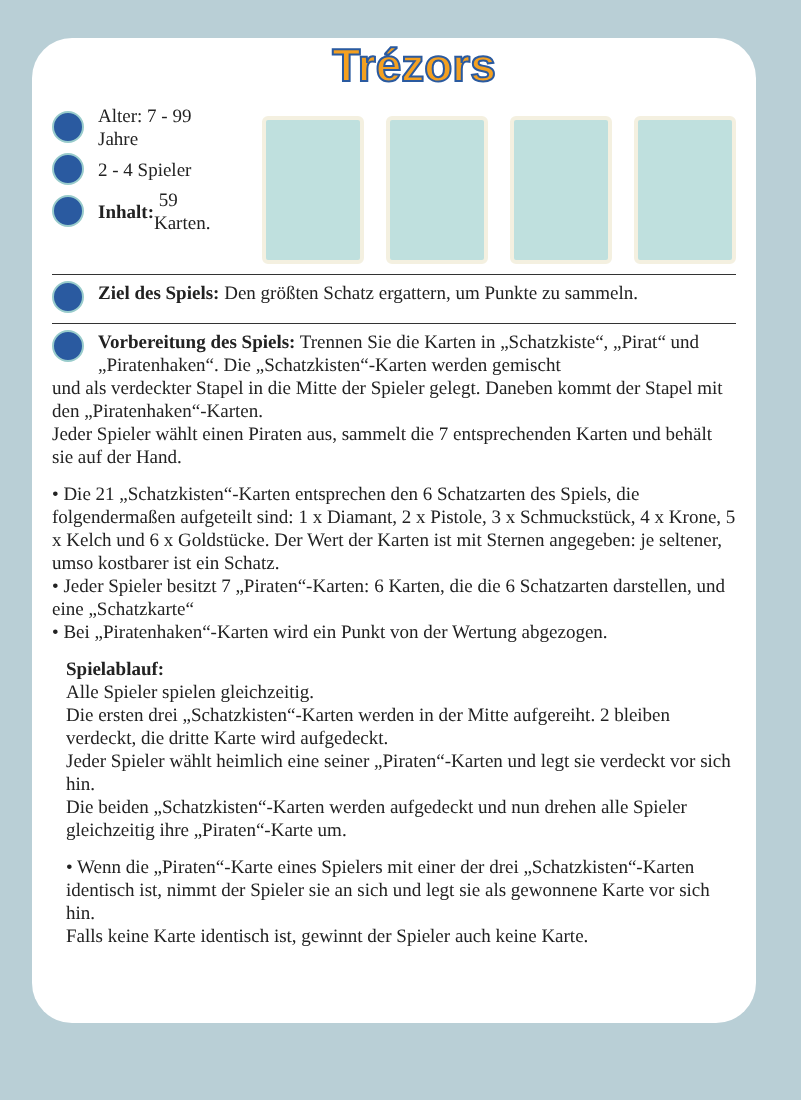Trézors
Alter: 7 - 99 Jahre
2 - 4 Spieler
Inhalt: 59 Karten.
Ziel des Spiels: Den größten Schatz ergattern, um Punkte zu sammeln.
Vorbereitung des Spiels: Trennen Sie die Karten in „Schatzkiste“, „Pirat“ und „Piratenhaken“. Die „Schatzkisten“-Karten werden gemischt
und als verdeckter Stapel in die Mitte der Spieler gelegt. Daneben kommt der Stapel mit den „Piratenhaken“-Karten.
Jeder Spieler wählt einen Piraten aus, sammelt die 7 entsprechenden Karten und behält sie auf der Hand.
• Die 21 „Schatzkisten“-Karten entsprechen den 6 Schatzarten des Spiels, die folgendermaßen aufgeteilt sind: 1 x Diamant, 2 x Pistole, 3 x Schmuckstück, 4 x Krone, 5 x Kelch und 6 x Goldstücke. Der Wert der Karten ist mit Sternen angegeben: je seltener, umso kostbarer ist ein Schatz.
• Jeder Spieler besitzt 7 „Piraten“-Karten: 6 Karten, die die 6 Schatzarten darstellen, und eine „Schatzkarte“
• Bei „Piratenhaken“-Karten wird ein Punkt von der Wertung abgezogen.
Spielablauf:
Alle Spieler spielen gleichzeitig.
Die ersten drei „Schatzkisten“-Karten werden in der Mitte aufgereiht. 2 bleiben verdeckt, die dritte Karte wird aufgedeckt.
Jeder Spieler wählt heimlich eine seiner „Piraten“-Karten und legt sie verdeckt vor sich hin.
Die beiden „Schatzkisten“-Karten werden aufgedeckt und nun drehen alle Spieler gleichzeitig ihre „Piraten“-Karte um.
• Wenn die „Piraten“-Karte eines Spielers mit einer der drei „Schatzkisten“-Karten identisch ist, nimmt der Spieler sie an sich und legt sie als gewonnene Karte vor sich hin.
Falls keine Karte identisch ist, gewinnt der Spieler auch keine Karte.